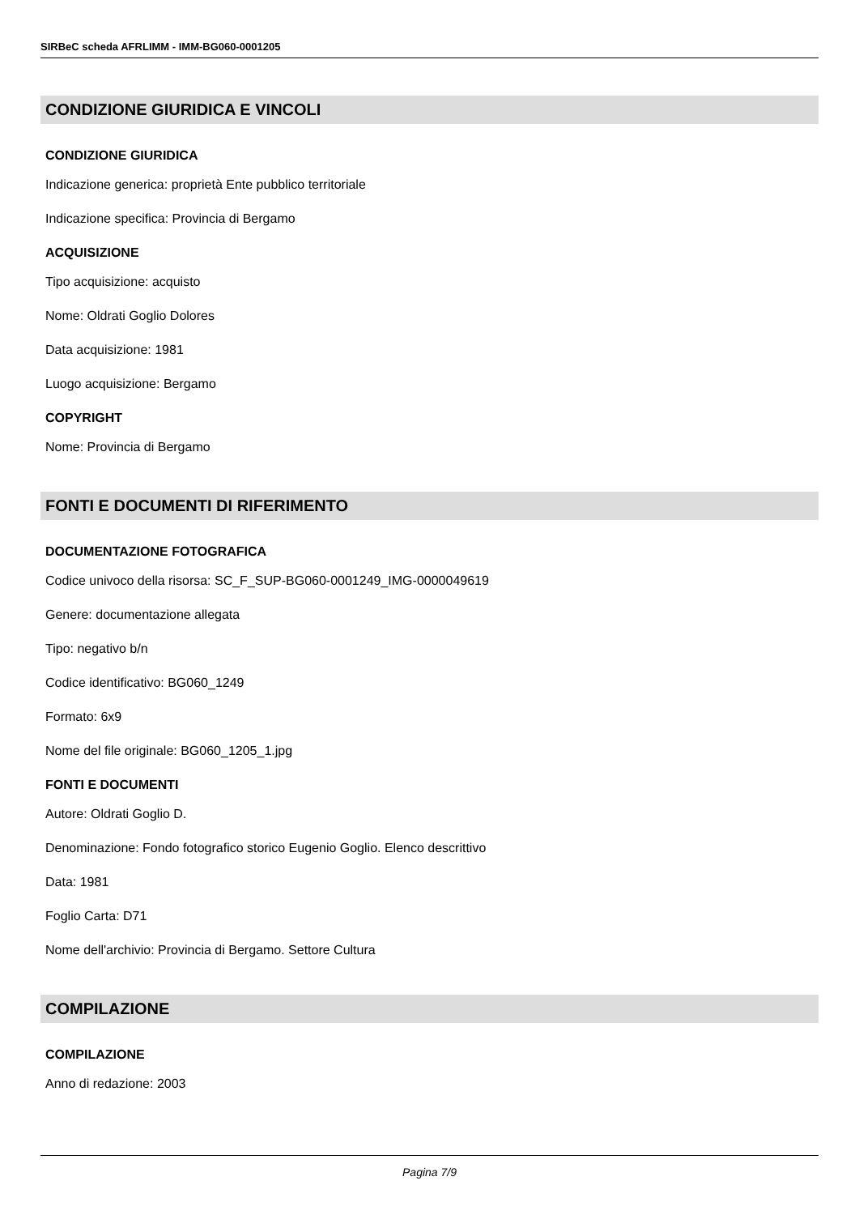SIRBeC scheda AFRLIMM - IMM-BG060-0001205
CONDIZIONE GIURIDICA E VINCOLI
CONDIZIONE GIURIDICA
Indicazione generica: proprietà Ente pubblico territoriale
Indicazione specifica: Provincia di Bergamo
ACQUISIZIONE
Tipo acquisizione: acquisto
Nome: Oldrati Goglio Dolores
Data acquisizione: 1981
Luogo acquisizione: Bergamo
COPYRIGHT
Nome: Provincia di Bergamo
FONTI E DOCUMENTI DI RIFERIMENTO
DOCUMENTAZIONE FOTOGRAFICA
Codice univoco della risorsa: SC_F_SUP-BG060-0001249_IMG-0000049619
Genere: documentazione allegata
Tipo: negativo b/n
Codice identificativo: BG060_1249
Formato: 6x9
Nome del file originale: BG060_1205_1.jpg
FONTI E DOCUMENTI
Autore: Oldrati Goglio D.
Denominazione: Fondo fotografico storico Eugenio Goglio. Elenco descrittivo
Data: 1981
Foglio Carta: D71
Nome dell'archivio: Provincia di Bergamo. Settore Cultura
COMPILAZIONE
COMPILAZIONE
Anno di redazione: 2003
Pagina 7/9